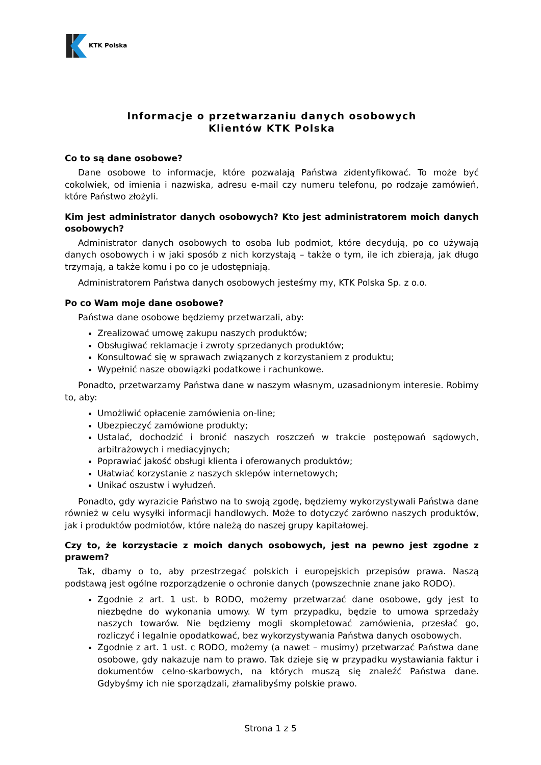KTK Polska
Informacje o przetwarzaniu danych osobowych
Klientów KTK Polska
Co to są dane osobowe?
Dane osobowe to informacje, które pozwalają Państwa zidentyfikować. To może być cokolwiek, od imienia i nazwiska, adresu e-mail czy numeru telefonu, po rodzaje zamówień, które Państwo złożyli.
Kim jest administrator danych osobowych? Kto jest administratorem moich danych osobowych?
Administrator danych osobowych to osoba lub podmiot, które decydują, po co używają danych osobowych i w jaki sposób z nich korzystają – także o tym, ile ich zbierają, jak długo trzymają, a także komu i po co je udostępniają.
Administratorem Państwa danych osobowych jesteśmy my, KTK Polska Sp. z o.o.
Po co Wam moje dane osobowe?
Państwa dane osobowe będziemy przetwarzali, aby:
Zrealizować umowę zakupu naszych produktów;
Obsługiwać reklamacje i zwroty sprzedanych produktów;
Konsultować się w sprawach związanych z korzystaniem z produktu;
Wypełnić nasze obowiązki podatkowe i rachunkowe.
Ponadto, przetwarzamy Państwa dane w naszym własnym, uzasadnionym interesie. Robimy to, aby:
Umożliwić opłacenie zamówienia on-line;
Ubezpieczyć zamówione produkty;
Ustalać, dochodzić i bronić naszych roszczeń w trakcie postępowań sądowych, arbitrażowych i mediacyjnych;
Poprawiać jakość obsługi klienta i oferowanych produktów;
Ułatwiać korzystanie z naszych sklepów internetowych;
Unikać oszustw i wyłudzeń.
Ponadto, gdy wyrazicie Państwo na to swoją zgodę, będziemy wykorzystywali Państwa dane również w celu wysyłki informacji handlowych. Może to dotyczyć zarówno naszych produktów, jak i produktów podmiotów, które należą do naszej grupy kapitałowej.
Czy to, że korzystacie z moich danych osobowych, jest na pewno jest zgodne z prawem?
Tak, dbamy o to, aby przestrzegać polskich i europejskich przepisów prawa. Naszą podstawą jest ogólne rozporządzenie o ochronie danych (powszechnie znane jako RODO).
Zgodnie z art. 1 ust. b RODO, możemy przetwarzać dane osobowe, gdy jest to niezbędne do wykonania umowy. W tym przypadku, będzie to umowa sprzedaży naszych towarów. Nie będziemy mogli skompletować zamówienia, przesłać go, rozliczyć i legalnie opodatkować, bez wykorzystywania Państwa danych osobowych.
Zgodnie z art. 1 ust. c RODO, możemy (a nawet – musimy) przetwarzać Państwa dane osobowe, gdy nakazuje nam to prawo. Tak dzieje się w przypadku wystawiania faktur i dokumentów celno-skarbowych, na których muszą się znaleźć Państwa dane. Gdybyśmy ich nie sporządzali, złamalibyśmy polskie prawo.
Strona 1 z 5